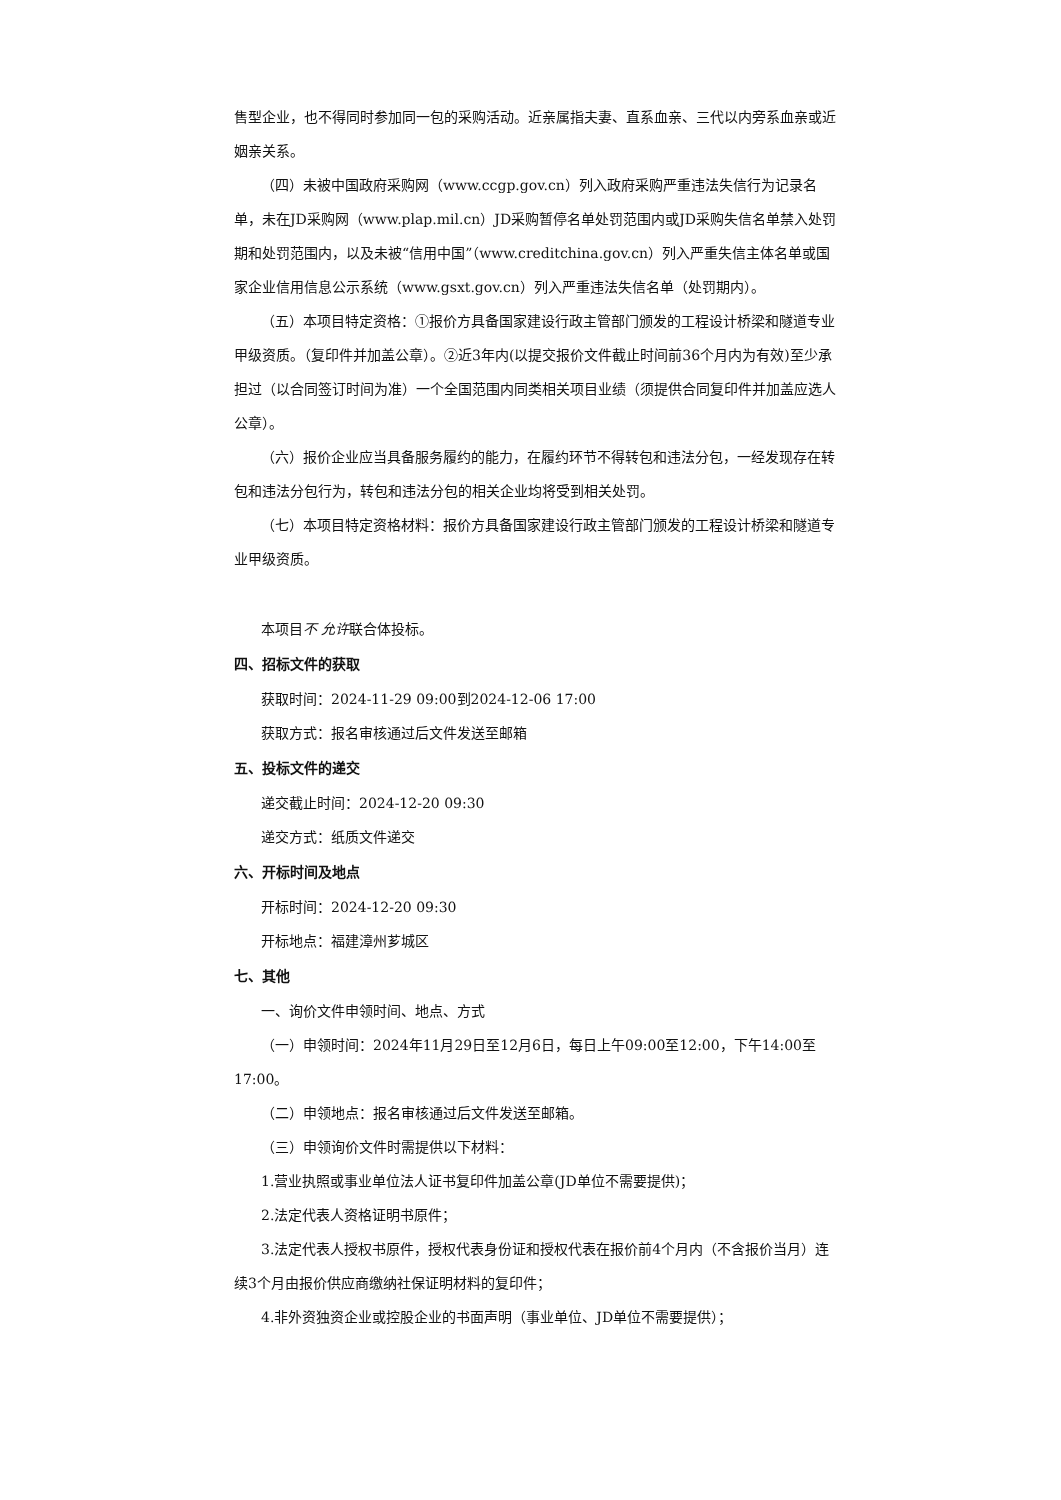售型企业，也不得同时参加同一包的采购活动。近亲属指夫妻、直系血亲、三代以内旁系血亲或近姻亲关系。
（四）未被中国政府采购网（www.ccgp.gov.cn）列入政府采购严重违法失信行为记录名单，未在JD采购网（www.plap.mil.cn）JD采购暂停名单处罚范围内或JD采购失信名单禁入处罚期和处罚范围内，以及未被“信用中国”（www.creditchina.gov.cn）列入严重失信主体名单或国家企业信用信息公示系统（www.gsxt.gov.cn）列入严重违法失信名单（处罚期内）。
（五）本项目特定资格：①报价方具备国家建设行政主管部门颁发的工程设计桥梁和隧道专业甲级资质。（复印件并加盖公章）。②近3年内(以提交报价文件截止时间前36个月内为有效)至少承担过（以合同签订时间为准）一个全国范围内同类相关项目业绩（须提供合同复印件并加盖应选人公章）。
（六）报价企业应当具备服务履约的能力，在履约环节不得转包和违法分包，一经发现存在转包和违法分包行为，转包和违法分包的相关企业均将受到相关处罚。
（七）本项目特定资格材料：报价方具备国家建设行政主管部门颁发的工程设计桥梁和隧道专业甲级资质。
本项目不 允许联合体投标。
四、招标文件的获取
获取时间：2024-11-29 09:00到2024-12-06 17:00
获取方式：报名审核通过后文件发送至邮箱
五、投标文件的递交
递交截止时间：2024-12-20 09:30
递交方式：纸质文件递交
六、开标时间及地点
开标时间：2024-12-20 09:30
开标地点：福建漳州芗城区
七、其他
一、询价文件申领时间、地点、方式
（一）申领时间：2024年11月29日至12月6日，每日上午09:00至12:00，下午14:00至17:00。
（二）申领地点：报名审核通过后文件发送至邮箱。
（三）申领询价文件时需提供以下材料：
1.营业执照或事业单位法人证书复印件加盖公章(JD单位不需要提供)；
2.法定代表人资格证明书原件；
3.法定代表人授权书原件，授权代表身份证和授权代表在报价前4个月内（不含报价当月）连续3个月由报价供应商缴纳社保证明材料的复印件；
4.非外资独资企业或控股企业的书面声明（事业单位、JD单位不需要提供）；